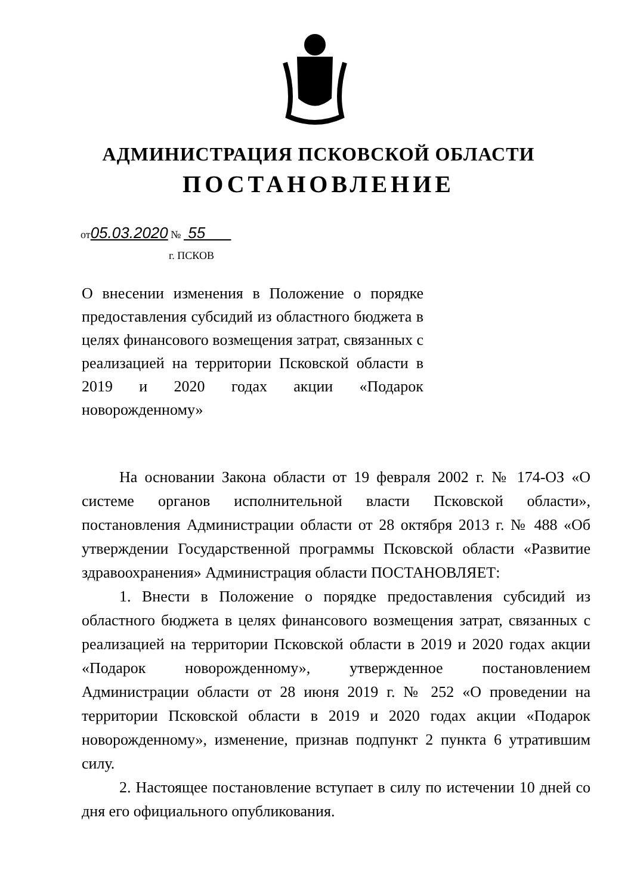АДМИНИСТРАЦИЯ ПСКОВСКОЙ ОБЛАСТИ
ПОСТАНОВЛЕНИЕ
от05.03.2020 № 55
г. ПСКОВ
О внесении изменения в Положение о порядке предоставления субсидий из областного бюджета в целях финансового возмещения затрат, связанных с реализацией на территории Псковской области в 2019 и 2020 годах акции «Подарок новорожденному»
На основании Закона области от 19 февраля 2002 г. № 174-ОЗ «О системе органов исполнительной власти Псковской области», постановления Администрации области от 28 октября 2013 г. № 488 «Об утверждении Государственной программы Псковской области «Развитие здравоохранения» Администрация области ПОСТАНОВЛЯЕТ:
1. Внести в Положение о порядке предоставления субсидий из областного бюджета в целях финансового возмещения затрат, связанных с реализацией на территории Псковской области в 2019 и 2020 годах акции «Подарок новорожденному», утвержденное постановлением Администрации области от 28 июня 2019 г. № 252 «О проведении на территории Псковской области в 2019 и 2020 годах акции «Подарок новорожденному», изменение, признав подпункт 2 пункта 6 утратившим силу.
2. Настоящее постановление вступает в силу по истечении 10 дней со дня его официального опубликования.